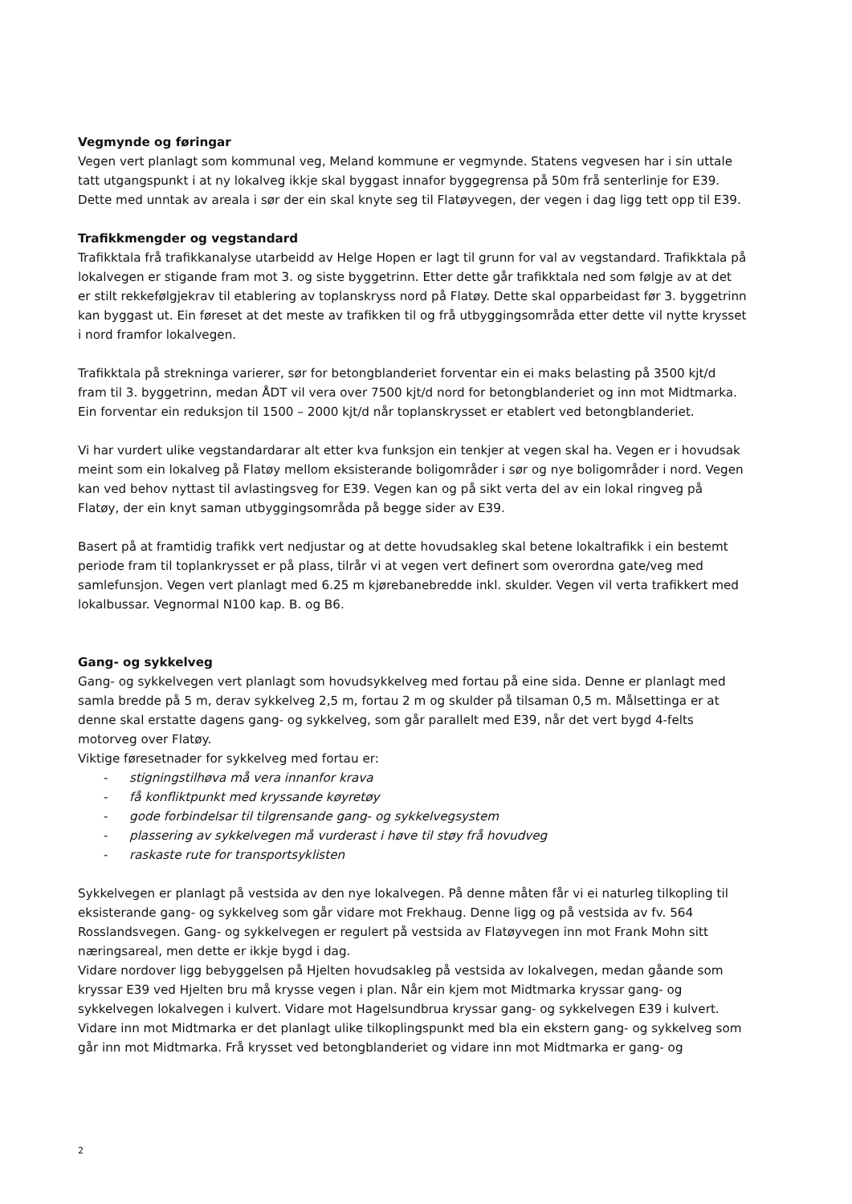Vegmynde og føringar
Vegen vert planlagt som kommunal veg, Meland kommune er vegmynde. Statens vegvesen har i sin uttale tatt utgangspunkt i at ny lokalveg ikkje skal byggast innafor byggegrensa på 50m frå senterlinje for E39. Dette med unntak av areala i sør der ein skal knyte seg til Flatøyvegen, der vegen i dag ligg tett opp til E39.
Trafikkmengder og vegstandard
Trafikktala frå trafikkanalyse utarbeidd av Helge Hopen er lagt til grunn for val av vegstandard. Trafikktala på lokalvegen er stigande fram mot 3. og siste byggetrinn. Etter dette går trafikktala ned som følgje av at det er stilt rekkefølgjekrav til etablering av toplanskryss nord på Flatøy. Dette skal opparbeidast før 3. byggetrinn kan byggast ut. Ein føreset at det meste av trafikken til og frå utbyggingsområda etter dette vil nytte krysset i nord framfor lokalvegen.
Trafikktala på strekninga varierer, sør for betongblanderiet forventar ein ei maks belasting på 3500 kjt/d fram til 3. byggetrinn, medan ÅDT vil vera over 7500 kjt/d nord for betongblanderiet og inn mot Midtmarka. Ein forventar ein reduksjon til 1500 – 2000 kjt/d når toplanskrysset er etablert ved betongblanderiet.
Vi har vurdert ulike vegstandardarar alt etter kva funksjon ein tenkjer at vegen skal ha. Vegen er i hovudsak meint som ein lokalveg på Flatøy mellom eksisterande boligområder i sør og nye boligområder i nord. Vegen kan ved behov nyttast til avlastingsveg for E39. Vegen kan og på sikt verta del av ein lokal ringveg på Flatøy, der ein knyt saman utbyggingsområda på begge sider av E39.
Basert på at framtidig trafikk vert nedjustar og at dette hovudsakleg skal betene lokaltrafikk i ein bestemt periode fram til toplankrysset er på plass, tilrår vi at vegen vert definert som overordna gate/veg med samlefunsjon. Vegen vert planlagt med 6.25 m kjørebanebredde inkl. skulder. Vegen vil verta trafikkert med lokalbussar. Vegnormal N100 kap. B. og B6.
Gang- og sykkelveg
Gang- og sykkelvegen vert planlagt som hovudsykkelveg med fortau på eine sida. Denne er planlagt med samla bredde på 5 m, derav sykkelveg 2,5 m, fortau 2 m og skulder på tilsaman 0,5 m. Målsettinga er at denne skal erstatte dagens gang- og sykkelveg, som går parallelt med E39, når det vert bygd 4-felts motorveg over Flatøy.
Viktige føresetnader for sykkelveg med fortau er:
- stigningstilhøva må vera innanfor krava
- få konfliktpunkt med kryssande køyretøy
- gode forbindelsar til tilgrensande gang- og sykkelvegsystem
- plassering av sykkelvegen må vurderast i høve til støy frå hovudveg
- raskaste rute for transportsyklisten
Sykkelvegen er planlagt på vestsida av den nye lokalvegen. På denne måten får vi ei naturleg tilkopling til eksisterande gang- og sykkelveg som går vidare mot Frekhaug. Denne ligg og på vestsida av fv. 564 Rosslandsvegen. Gang- og sykkelvegen er regulert på vestsida av Flatøyvegen inn mot Frank Mohn sitt næringsareal, men dette er ikkje bygd i dag.
Vidare nordover ligg bebyggelsen på Hjelten hovudsakleg på vestsida av lokalvegen, medan gåande som kryssar E39 ved Hjelten bru må krysse vegen i plan. Når ein kjem mot Midtmarka kryssar gang- og sykkelvegen lokalvegen i kulvert. Vidare mot Hagelsundbrua kryssar gang- og sykkelvegen E39 i kulvert. Vidare inn mot Midtmarka er det planlagt ulike tilkoplingspunkt med bla ein ekstern gang- og sykkelveg som går inn mot Midtmarka. Frå krysset ved betongblanderiet og vidare inn mot Midtmarka er gang- og
2